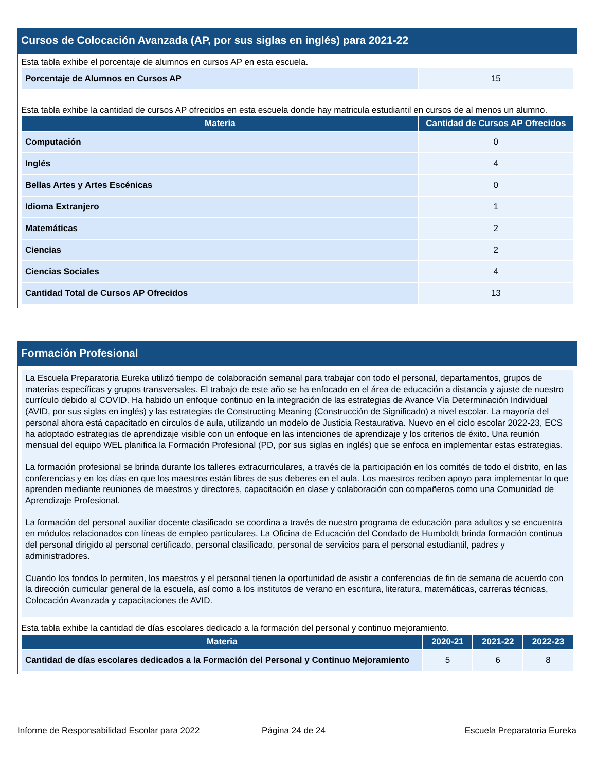Cursos de Colocación Avanzada (AP, por sus siglas en inglés) para 2021-22
Esta tabla exhibe el porcentaje de alumnos en cursos AP en esta escuela.
| Porcentaje de Alumnos en Cursos AP | 15 |
Esta tabla exhibe la cantidad de cursos AP ofrecidos en esta escuela donde hay matricula estudiantil en cursos de al menos un alumno.
| Materia | Cantidad de Cursos AP Ofrecidos |
| --- | --- |
| Computación | 0 |
| Inglés | 4 |
| Bellas Artes y Artes Escénicas | 0 |
| Idioma Extranjero | 1 |
| Matemáticas | 2 |
| Ciencias | 2 |
| Ciencias Sociales | 4 |
| Cantidad Total de Cursos AP Ofrecidos | 13 |
Formación Profesional
La Escuela Preparatoria Eureka utilizó tiempo de colaboración semanal para trabajar con todo el personal, departamentos, grupos de materias específicas y grupos transversales. El trabajo de este año se ha enfocado en el área de educación a distancia y ajuste de nuestro currículo debido al COVID. Ha habido un enfoque continuo en la integración de las estrategias de Avance Vía Determinación Individual (AVID, por sus siglas en inglés) y las estrategias de Constructing Meaning (Construcción de Significado) a nivel escolar. La mayoría del personal ahora está capacitado en círculos de aula, utilizando un modelo de Justicia Restaurativa. Nuevo en el ciclo escolar 2022-23, ECS ha adoptado estrategias de aprendizaje visible con un enfoque en las intenciones de aprendizaje y los criterios de éxito. Una reunión mensual del equipo WEL planifica la Formación Profesional (PD, por sus siglas en inglés) que se enfoca en implementar estas estrategias.
La formación profesional se brinda durante los talleres extracurriculares, a través de la participación en los comités de todo el distrito, en las conferencias y en los días en que los maestros están libres de sus deberes en el aula. Los maestros reciben apoyo para implementar lo que aprenden mediante reuniones de maestros y directores, capacitación en clase y colaboración con compañeros como una Comunidad de Aprendizaje Profesional.
La formación del personal auxiliar docente clasificado se coordina a través de nuestro programa de educación para adultos y se encuentra en módulos relacionados con líneas de empleo particulares. La Oficina de Educación del Condado de Humboldt brinda formación continua del personal dirigido al personal certificado, personal clasificado, personal de servicios para el personal estudiantil, padres y administradores.
Cuando los fondos lo permiten, los maestros y el personal tienen la oportunidad de asistir a conferencias de fin de semana de acuerdo con la dirección curricular general de la escuela, así como a los institutos de verano en escritura, literatura, matemáticas, carreras técnicas, Colocación Avanzada y capacitaciones de AVID.
Esta tabla exhibe la cantidad de días escolares dedicado a la formación del personal y continuo mejoramiento.
| Materia | 2020-21 | 2021-22 | 2022-23 |
| --- | --- | --- | --- |
| Cantidad de días escolares dedicados a la Formación del Personal y Continuo Mejoramiento | 5 | 6 | 8 |
Informe de Responsabilidad Escolar para 2022 Página 24 de 24 Escuela Preparatoria Eureka